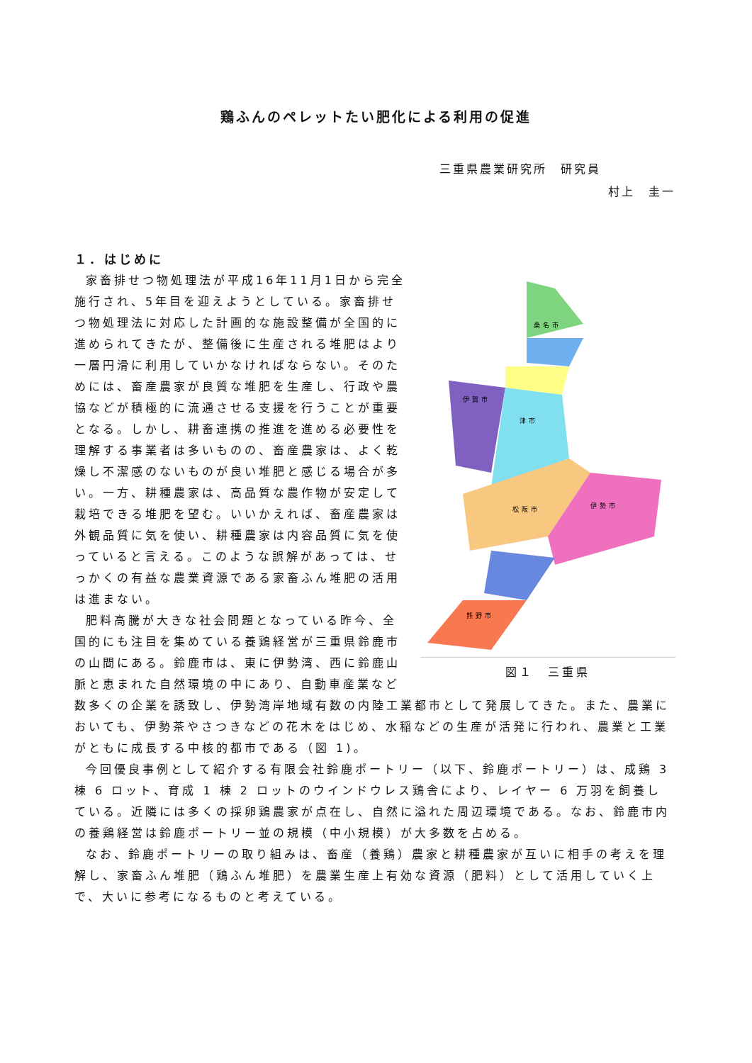鶏ふんのペレットたい肥化による利用の促進
三重県農業研究所　研究員
村上　圭一
１．はじめに
伊賀市
津市
桑名市
松阪市
伊勢市
熊野市
図１　三重県
家畜排せつ物処理法が平成16年11月1日から完全施行され、5年目を迎えようとしている。家畜排せつ物処理法に対応した計画的な施設整備が全国的に進められてきたが、整備後に生産される堆肥はより一層円滑に利用していかなければならない。そのためには、畜産農家が良質な堆肥を生産し、行政や農協などが積極的に流通させる支援を行うことが重要となる。しかし、耕畜連携の推進を進める必要性を理解する事業者は多いものの、畜産農家は、よく乾燥し不潔感のないものが良い堆肥と感じる場合が多い。一方、耕種農家は、高品質な農作物が安定して栽培できる堆肥を望む。いいかえれば、畜産農家は外観品質に気を使い、耕種農家は内容品質に気を使っていると言える。このような誤解があっては、せっかくの有益な農業資源である家畜ふん堆肥の活用は進まない。
肥料高騰が大きな社会問題となっている昨今、全国的にも注目を集めている養鶏経営が三重県鈴鹿市の山間にある。鈴鹿市は、東に伊勢湾、西に鈴鹿山脈と恵まれた自然環境の中にあり、自動車産業など数多くの企業を誘致し、伊勢湾岸地域有数の内陸工業都市として発展してきた。また、農業においても、伊勢茶やさつきなどの花木をはじめ、水稲などの生産が活発に行われ、農業と工業がともに成長する中核的都市である（図 1)。
今回優良事例として紹介する有限会社鈴鹿ポートリー（以下、鈴鹿ポートリー）は、成鶏 3 棟 6 ロット、育成 1 棟 2 ロットのウインドウレス鶏舎により、レイヤー 6 万羽を飼養している。近隣には多くの採卵鶏農家が点在し、自然に溢れた周辺環境である。なお、鈴鹿市内の養鶏経営は鈴鹿ポートリー並の規模（中小規模）が大多数を占める。
なお、鈴鹿ポートリーの取り組みは、畜産（養鶏）農家と耕種農家が互いに相手の考えを理解し、家畜ふん堆肥（鶏ふん堆肥）を農業生産上有効な資源（肥料）として活用していく上で、大いに参考になるものと考えている。